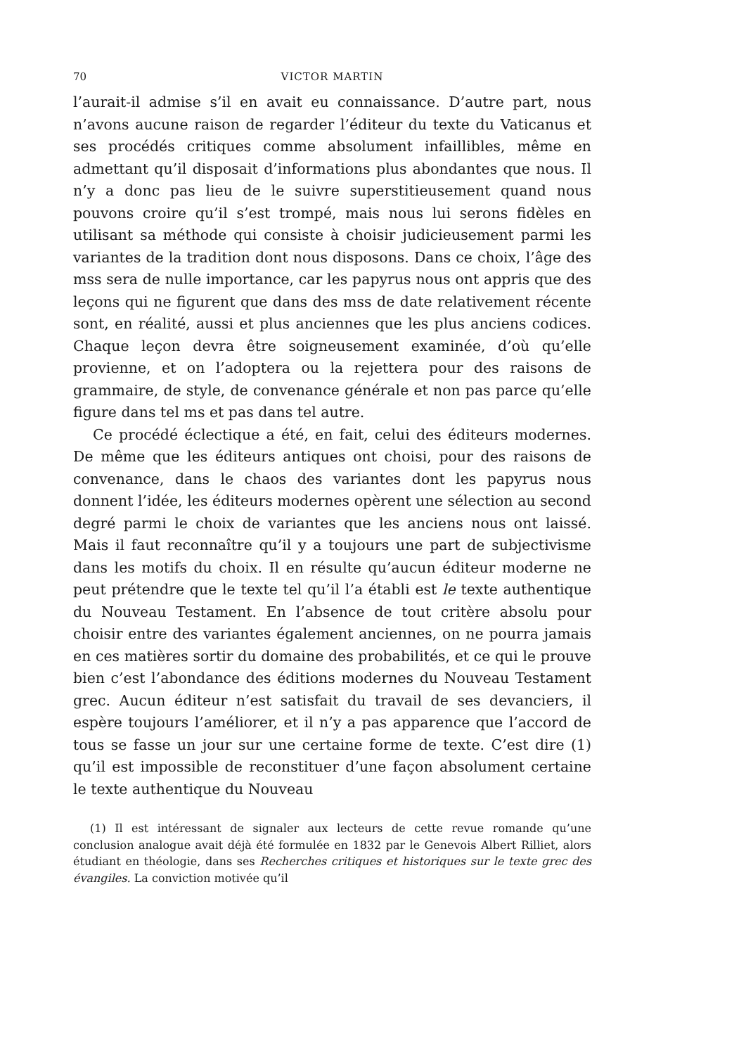70 VICTOR MARTIN
l’aurait-il admise s’il en avait eu connaissance. D’autre part, nous n’avons aucune raison de regarder l’éditeur du texte du Vaticanus et ses procédés critiques comme absolument infaillibles, même en admettant qu’il disposait d’informations plus abondantes que nous. Il n’y a donc pas lieu de le suivre superstitieusement quand nous pouvons croire qu’il s’est trompé, mais nous lui serons fidèles en utilisant sa méthode qui consiste à choisir judicieusement parmi les variantes de la tradition dont nous disposons. Dans ce choix, l’âge des mss sera de nulle importance, car les papyrus nous ont appris que des leçons qui ne figurent que dans des mss de date relativement récente sont, en réalité, aussi et plus anciennes que les plus anciens codices. Chaque leçon devra être soigneusement examinée, d’où qu’elle provienne, et on l’adoptera ou la rejettera pour des raisons de grammaire, de style, de convenance générale et non pas parce qu’elle figure dans tel ms et pas dans tel autre.
Ce procédé éclectique a été, en fait, celui des éditeurs modernes. De même que les éditeurs antiques ont choisi, pour des raisons de convenance, dans le chaos des variantes dont les papyrus nous donnent l’idée, les éditeurs modernes opèrent une sélection au second degré parmi le choix de variantes que les anciens nous ont laissé. Mais il faut reconnaître qu’il y a toujours une part de subjectivisme dans les motifs du choix. Il en résulte qu’aucun éditeur moderne ne peut prétendre que le texte tel qu’il l’a établi est le texte authentique du Nouveau Testament. En l’absence de tout critère absolu pour choisir entre des variantes également anciennes, on ne pourra jamais en ces matières sortir du domaine des probabilités, et ce qui le prouve bien c’est l’abondance des éditions modernes du Nouveau Testament grec. Aucun éditeur n’est satisfait du travail de ses devanciers, il espère toujours l’améliorer, et il n’y a pas apparence que l’accord de tous se fasse un jour sur une certaine forme de texte. C’est dire (1) qu’il est impossible de reconstituer d’une façon absolument certaine le texte authentique du Nouveau
(1) Il est intéressant de signaler aux lecteurs de cette revue romande qu’une conclusion analogue avait déjà été formulée en 1832 par le Genevois Albert Rilliet, alors étudiant en théologie, dans ses Recherches critiques et historiques sur le texte grec des évangiles. La conviction motivée qu’il